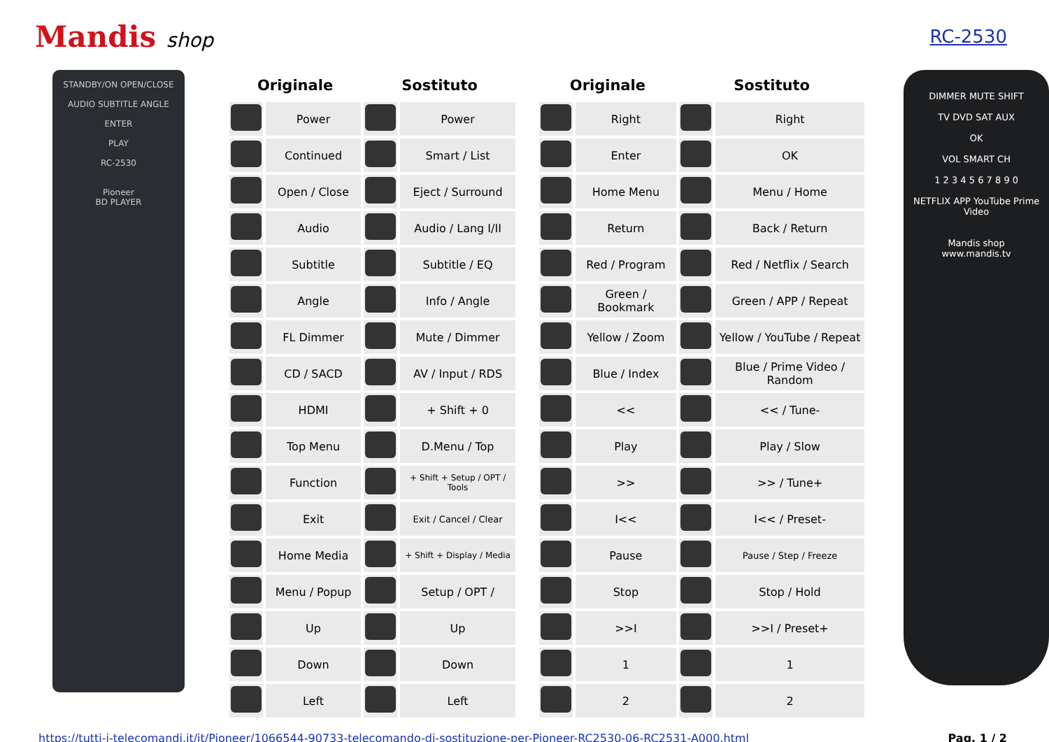Mandis shop RC-2530
STANDBY/ON OPEN/CLOSE
AUDIO SUBTITLE ANGLE
ENTER
PLAY
RC-2530
Pioneer
BD PLAYER
| Originale | | Sostituto | | | Originale | | Sostituto | |
| --- | --- | --- | --- | --- | --- | --- | --- | --- |
| | Power | | Power | | | Right | | Right |
| | Continued | | Smart / List | | | Enter | | OK |
| | Open / Close | | Eject / Surround | | | Home Menu | | Menu / Home |
| | Audio | | Audio / Lang I/II | | | Return | | Back / Return |
| | Subtitle | | Subtitle / EQ | | | Red / Program | | Red / Netflix / Search |
| | Angle | | Info / Angle | | | Green / Bookmark | | Green / APP / Repeat |
| | FL Dimmer | | Mute / Dimmer | | | Yellow / Zoom | | Yellow / YouTube / Repeat |
| | CD / SACD | | AV / Input / RDS | | | Blue / Index | | Blue / Prime Video / Random |
| | HDMI | | + Shift + 0 | | | << | | << / Tune- |
| | Top Menu | | D.Menu / Top | | | Play | | Play / Slow |
| | Function | | + Shift + Setup / OPT / Tools | | | >> | | >> / Tune+ |
| | Exit | | Exit / Cancel / Clear | | | I<< | | I<< / Preset- |
| | Home Media | | + Shift + Display / Media | | | Pause | | Pause / Step / Freeze |
| | Menu / Popup | | Setup / OPT / | | | Stop | | Stop / Hold |
| | Up | | Up | | | >>I | | >>I / Preset+ |
| | Down | | Down | | | 1 | | 1 |
| | Left | | Left | | | 2 | | 2 |
DIMMER MUTE SHIFT
TV DVD SAT AUX
OK
VOL SMART CH
1 2 3 4 5 6 7 8 9 0
NETFLIX APP YouTube Prime Video
Mandis shop
www.mandis.tv
https://tutti-i-telecomandi.it/it/Pioneer/1066544-90733-telecomando-di-sostituzione-per-Pioneer-RC2530-06-RC2531-A000.html Pag. 1 / 2